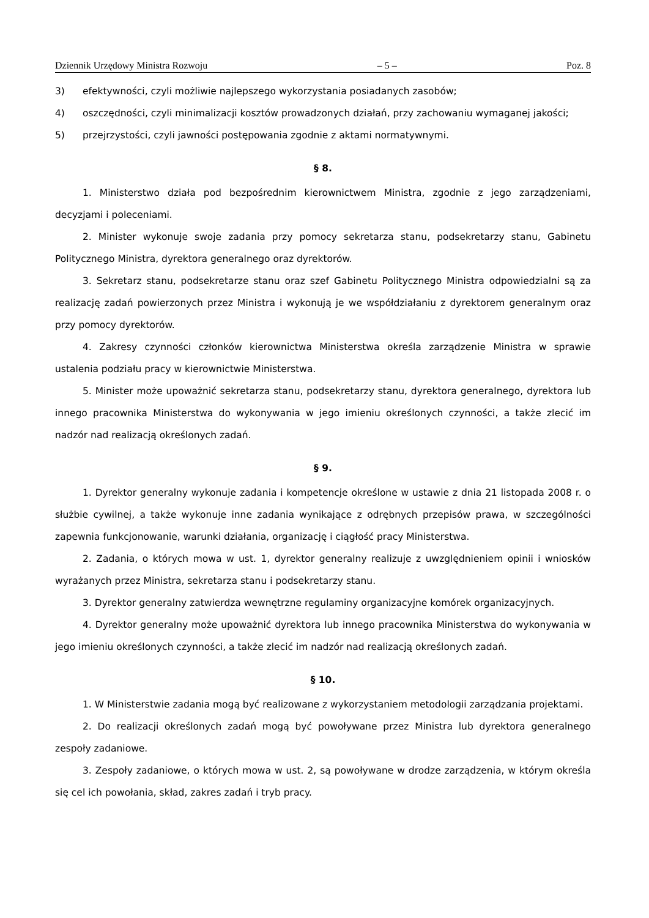Dziennik Urzędowy Ministra Rozwoju – 5 – Poz. 8
3) efektywności, czyli możliwie najlepszego wykorzystania posiadanych zasobów;
4) oszczędności, czyli minimalizacji kosztów prowadzonych działań, przy zachowaniu wymaganej jakości;
5) przejrzystości, czyli jawności postępowania zgodnie z aktami normatywnymi.
§ 8.
1. Ministerstwo działa pod bezpośrednim kierownictwem Ministra, zgodnie z jego zarządzeniami, decyzjami i poleceniami.
2. Minister wykonuje swoje zadania przy pomocy sekretarza stanu, podsekretarzy stanu, Gabinetu Politycznego Ministra, dyrektora generalnego oraz dyrektorów.
3. Sekretarz stanu, podsekretarze stanu oraz szef Gabinetu Politycznego Ministra odpowiedzialni są za realizację zadań powierzonych przez Ministra i wykonują je we współdziałaniu z dyrektorem generalnym oraz przy pomocy dyrektorów.
4. Zakresy czynności członków kierownictwa Ministerstwa określa zarządzenie Ministra w sprawie ustalenia podziału pracy w kierownictwie Ministerstwa.
5. Minister może upoważnić sekretarza stanu, podsekretarzy stanu, dyrektora generalnego, dyrektora lub innego pracownika Ministerstwa do wykonywania w jego imieniu określonych czynności, a także zlecić im nadzór nad realizacją określonych zadań.
§ 9.
1. Dyrektor generalny wykonuje zadania i kompetencje określone w ustawie z dnia 21 listopada 2008 r. o służbie cywilnej, a także wykonuje inne zadania wynikające z odrębnych przepisów prawa, w szczególności zapewnia funkcjonowanie, warunki działania, organizację i ciągłość pracy Ministerstwa.
2. Zadania, o których mowa w ust. 1, dyrektor generalny realizuje z uwzględnieniem opinii i wniosków wyrażanych przez Ministra, sekretarza stanu i podsekretarzy stanu.
3. Dyrektor generalny zatwierdza wewnętrzne regulaminy organizacyjne komórek organizacyjnych.
4. Dyrektor generalny może upoważnić dyrektora lub innego pracownika Ministerstwa do wykonywania w jego imieniu określonych czynności, a także zlecić im nadzór nad realizacją określonych zadań.
§ 10.
1. W Ministerstwie zadania mogą być realizowane z wykorzystaniem metodologii zarządzania projektami.
2. Do realizacji określonych zadań mogą być powoływane przez Ministra lub dyrektora generalnego zespoły zadaniowe.
3. Zespoły zadaniowe, o których mowa w ust. 2, są powoływane w drodze zarządzenia, w którym określa się cel ich powołania, skład, zakres zadań i tryb pracy.